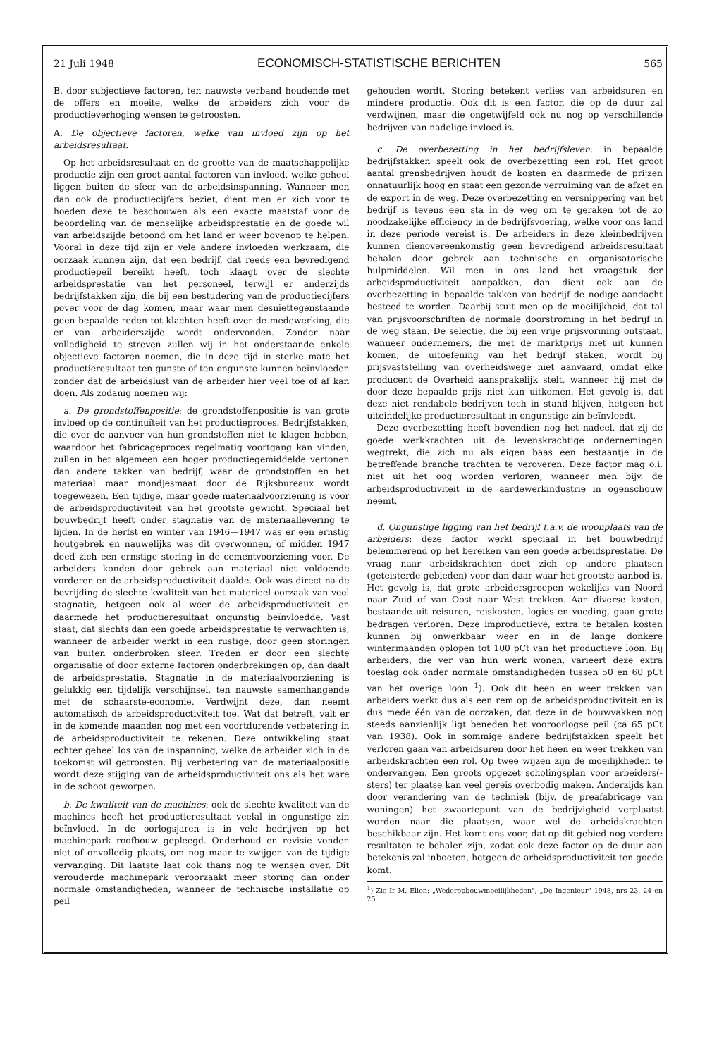21 Juli 1948 ECONOMISCH-STATISTISCHE BERICHTEN 565
B. door subjectieve factoren, ten nauwste verband houdende met de offers en moeite, welke de arbeiders zich voor de productieverhoging wensen te getroosten.
A. De objectieve factoren, welke van invloed zijn op het arbeidsresultaat.
Op het arbeidsresultaat en de grootte van de maatschappelijke productie zijn een groot aantal factoren van invloed, welke geheel liggen buiten de sfeer van de arbeidsinspanning. Wanneer men dan ook de productiecijfers beziet, dient men er zich voor te hoeden deze te beschouwen als een exacte maatstaf voor de beoordeling van de menselijke arbeidsprestatie en de goede wil van arbeidszijde betoond om het land er weer bovenop te helpen. Vooral in deze tijd zijn er vele andere invloeden werkzaam, die oorzaak kunnen zijn, dat een bedrijf, dat reeds een bevredigend productiepeil bereikt heeft, toch klaagt over de slechte arbeidsprestatie van het personeel, terwijl er anderzijds bedrijfstakken zijn, die bij een bestudering van de productiecijfers pover voor de dag komen, maar waar men desniettegenstaande geen bepaalde reden tot klachten heeft over de medewerking, die er van arbeiderszijde wordt ondervonden. Zonder naar volledigheid te streven zullen wij in het onderstaande enkele objectieve factoren noemen, die in deze tijd in sterke mate het productieresultaat ten gunste of ten ongunste kunnen beïnvloeden zonder dat de arbeidslust van de arbeider hier veel toe of af kan doen. Als zodanig noemen wij:
a. De grondstoffenpositie: de grondstoffenpositie is van grote invloed op de continuïteit van het productieproces. Bedrijfstakken, die over de aanvoer van hun grondstoffen niet te klagen hebben, waardoor het fabricageproces regelmatig voortgang kan vinden, zullen in het algemeen een hoger productiegemiddelde vertonen dan andere takken van bedrijf, waar de grondstoffen en het materiaal maar mondjesmaat door de Rijksbureaux wordt toegewezen. Een tijdige, maar goede materiaalvoorziening is voor de arbeidsproductiviteit van het grootste gewicht. Speciaal het bouwbedrijf heeft onder stagnatie van de materiaallevering te lijden. In de herfst en winter van 1946—1947 was er een ernstig houtgebrek en nauwelijks was dit overwonnen, of midden 1947 deed zich een ernstige storing in de cementvoorziening voor. De arbeiders konden door gebrek aan materiaal niet voldoende vorderen en de arbeidsproductiviteit daalde. Ook was direct na de bevrijding de slechte kwaliteit van het materieel oorzaak van veel stagnatie, hetgeen ook al weer de arbeidsproductiviteit en daarmede het productieresultaat ongunstig beïnvloedde. Vast staat, dat slechts dan een goede arbeidsprestatie te verwachten is, wanneer de arbeider werkt in een rustige, door geen storingen van buiten onderbroken sfeer. Treden er door een slechte organisatie of door externe factoren onderbrekingen op, dan daalt de arbeidsprestatie. Stagnatie in de materiaalvoorziening is gelukkig een tijdelijk verschijnsel, ten nauwste samenhangende met de schaarste-economie. Verdwijnt deze, dan neemt automatisch de arbeidsproductiviteit toe. Wat dat betreft, valt er in de komende maanden nog met een voortdurende verbetering in de arbeidsproductiviteit te rekenen. Deze ontwikkeling staat echter geheel los van de inspanning, welke de arbeider zich in de toekomst wil getroosten. Bij verbetering van de materiaalpositie wordt deze stijging van de arbeidsproductiviteit ons als het ware in de schoot geworpen.
b. De kwaliteit van de machines: ook de slechte kwaliteit van de machines heeft het productieresultaat veelal in ongunstige zin beïnvloed. In de oorlogsjaren is in vele bedrijven op het machinepark roofbouw gepleegd. Onderhoud en revisie vonden niet of onvolledig plaats, om nog maar te zwijgen van de tijdige vervanging. Dit laatste laat ook thans nog te wensen over. Dit verouderde machinepark veroorzaakt meer storing dan onder normale omstandigheden, wanneer de technische installatie op peil
gehouden wordt. Storing betekent verlies van arbeidsuren en mindere productie. Ook dit is een factor, die op de duur zal verdwijnen, maar die ongetwijfeld ook nu nog op verschillende bedrijven van nadelige invloed is.
c. De overbezetting in het bedrijfsleven: in bepaalde bedrijfstakken speelt ook de overbezetting een rol. Het groot aantal grensbedrijven houdt de kosten en daarmede de prijzen onnatuurlijk hoog en staat een gezonde verruiming van de afzet en de export in de weg. Deze overbezetting en versnippering van het bedrijf is tevens een sta in de weg om te geraken tot de zo noodzakelijke efficiency in de bedrijfsvoering, welke voor ons land in deze periode vereist is. De arbeiders in deze kleinbedrijven kunnen dienovereenkomstig geen bevredigend arbeidsresultaat behalen door gebrek aan technische en organisatorische hulpmiddelen. Wil men in ons land het vraagstuk der arbeidsproductiviteit aanpakken, dan dient ook aan de overbezetting in bepaalde takken van bedrijf de nodige aandacht besteed te worden. Daarbij stuit men op de moeilijkheid, dat tal van prijsvoorschriften de normale doorstroming in het bedrijf in de weg staan. De selectie, die bij een vrije prijsvorming ontstaat, wanneer ondernemers, die met de marktprijs niet uit kunnen komen, de uitoefening van het bedrijf staken, wordt bij prijsvaststelling van overheidswege niet aanvaard, omdat elke producent de Overheid aansprakelijk stelt, wanneer hij met de door deze bepaalde prijs niet kan uitkomen. Het gevolg is, dat deze niet rendabele bedrijven toch in stand blijven, hetgeen het uiteindelijke productieresultaat in ongunstige zin beïnvloedt.
Deze overbezetting heeft bovendien nog het nadeel, dat zij de goede werkkrachten uit de levenskrachtige ondernemingen wegtrekt, die zich nu als eigen baas een bestaantje in de betreffende branche trachten te veroveren. Deze factor mag o.i. niet uit het oog worden verloren, wanneer men bijv. de arbeidsproductiviteit in de aardewerkindustrie in ogenschouw neemt.
d. Ongunstige ligging van het bedrijf t.a.v. de woonplaats van de arbeiders: deze factor werkt speciaal in het bouwbedrijf belemmerend op het bereiken van een goede arbeidsprestatie. De vraag naar arbeidskrachten doet zich op andere plaatsen (geteisterde gebieden) voor dan daar waar het grootste aanbod is. Het gevolg is, dat grote arbeidersgroepen wekelijks van Noord naar Zuid of van Oost naar West trekken. Aan diverse kosten, bestaande uit reisuren, reiskosten, logies en voeding, gaan grote bedragen verloren. Deze improductieve, extra te betalen kosten kunnen bij onwerkbaar weer en in de lange donkere wintermaanden oplopen tot 100 pCt van het productieve loon. Bij arbeiders, die ver van hun werk wonen, varieert deze extra toeslag ook onder normale omstandigheden tussen 50 en 60 pCt van het overige loon <sup>1</sup>). Ook dit heen en weer trekken van arbeiders werkt dus als een rem op de arbeidsproductiviteit en is dus mede één van de oorzaken, dat deze in de bouwvakken nog steeds aanzienlijk ligt beneden het vooroorlogse peil (ca 65 pCt van 1938). Ook in sommige andere bedrijfstakken speelt het verloren gaan van arbeidsuren door het heen en weer trekken van arbeidskrachten een rol. Op twee wijzen zijn de moeilijkheden te ondervangen. Een groots opgezet scholingsplan voor arbeiders(-sters) ter plaatse kan veel gereis overbodig maken. Anderzijds kan door verandering van de techniek (bijv. de preafabricage van woningen) het zwaartepunt van de bedrijvigheid verplaatst worden naar die plaatsen, waar wel de arbeidskrachten beschikbaar zijn. Het komt ons voor, dat op dit gebied nog verdere resultaten te behalen zijn, zodat ook deze factor op de duur aan betekenis zal inboeten, hetgeen de arbeidsproductiviteit ten goede komt.
<sup>1</sup>) Zie Ir M. Elion: „Wederopbouwmoeilijkheden", „De Ingenieur" 1948, nrs 23, 24 en 25.